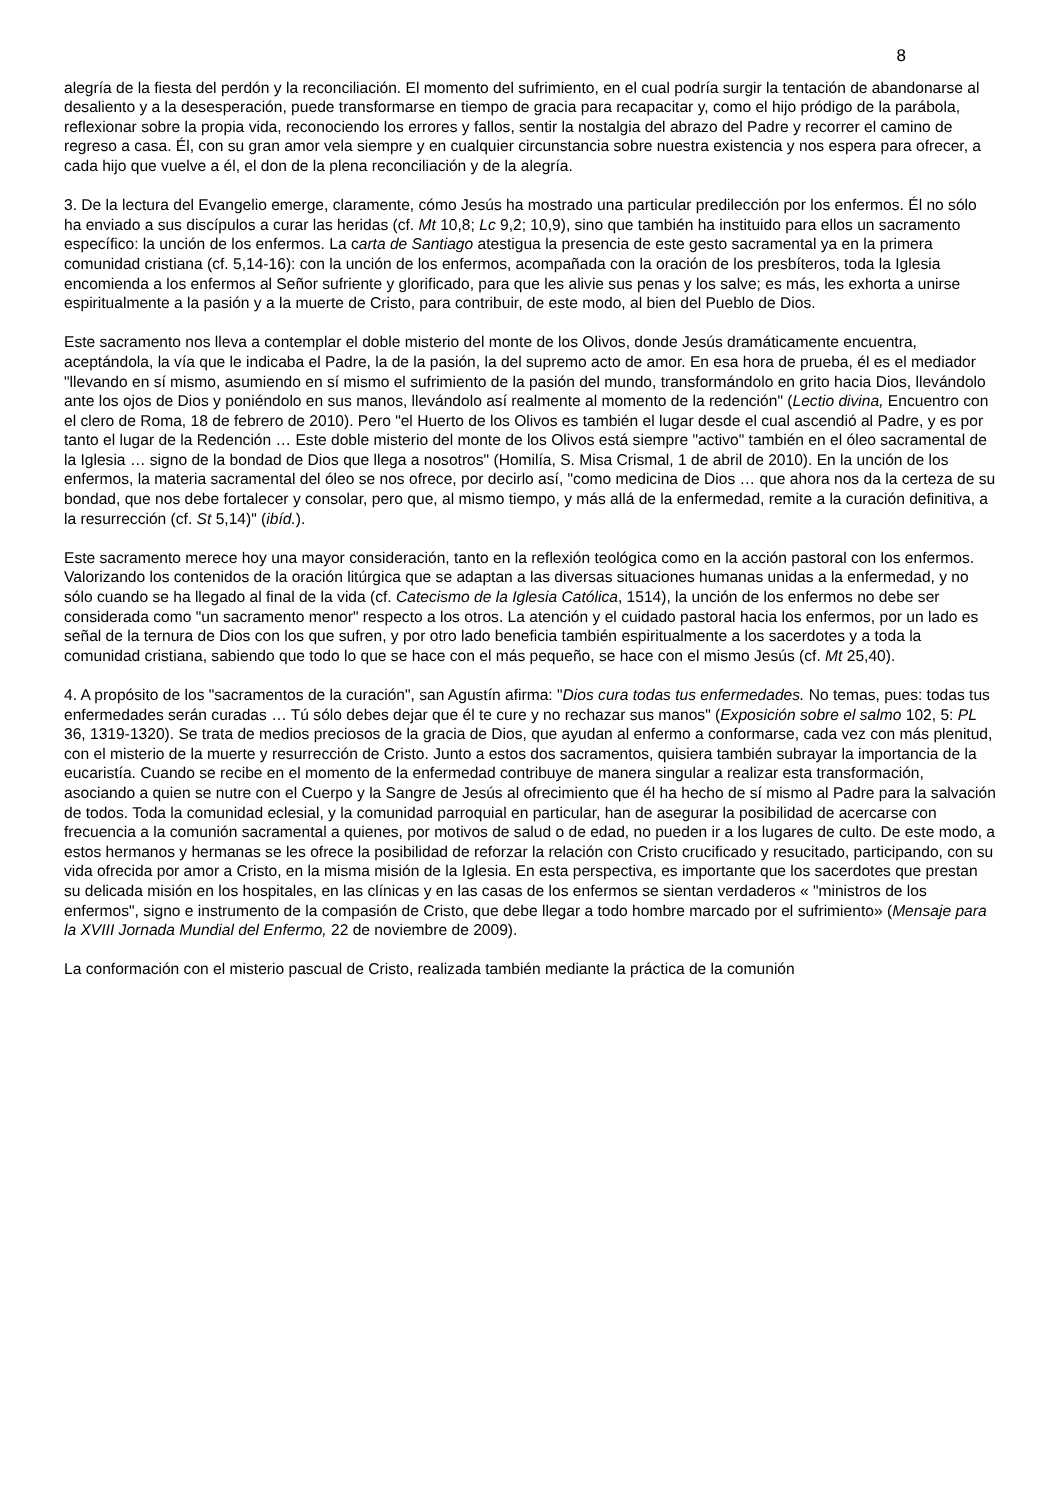8
alegría de la fiesta del perdón y la reconciliación. El momento del sufrimiento, en el cual podría surgir la tentación de abandonarse al desaliento y a la desesperación, puede transformarse en tiempo de gracia para recapacitar y, como el hijo pródigo de la parábola, reflexionar sobre la propia vida, reconociendo los errores y fallos, sentir la nostalgia del abrazo del Padre y recorrer el camino de regreso a casa. Él, con su gran amor vela siempre y en cualquier circunstancia sobre nuestra existencia y nos espera para ofrecer, a cada hijo que vuelve a él, el don de la plena reconciliación y de la alegría.
3. De la lectura del Evangelio emerge, claramente, cómo Jesús ha mostrado una particular predilección por los enfermos. Él no sólo ha enviado a sus discípulos a curar las heridas (cf. Mt 10,8; Lc 9,2; 10,9), sino que también ha instituido para ellos un sacramento específico: la unción de los enfermos. La carta de Santiago atestigua la presencia de este gesto sacramental ya en la primera comunidad cristiana (cf. 5,14-16): con la unción de los enfermos, acompañada con la oración de los presbíteros, toda la Iglesia encomienda a los enfermos al Señor sufriente y glorificado, para que les alivie sus penas y los salve; es más, les exhorta a unirse espiritualmente a la pasión y a la muerte de Cristo, para contribuir, de este modo, al bien del Pueblo de Dios.
Este sacramento nos lleva a contemplar el doble misterio del monte de los Olivos, donde Jesús dramáticamente encuentra, aceptándola, la vía que le indicaba el Padre, la de la pasión, la del supremo acto de amor. En esa hora de prueba, él es el mediador "llevando en sí mismo, asumiendo en sí mismo el sufrimiento de la pasión del mundo, transformándolo en grito hacia Dios, llevándolo ante los ojos de Dios y poniéndolo en sus manos, llevándolo así realmente al momento de la redención" (Lectio divina, Encuentro con el clero de Roma, 18 de febrero de 2010). Pero "el Huerto de los Olivos es también el lugar desde el cual ascendió al Padre, y es por tanto el lugar de la Redención … Este doble misterio del monte de los Olivos está siempre "activo" también en el óleo sacramental de la Iglesia … signo de la bondad de Dios que llega a nosotros" (Homilía, S. Misa Crismal, 1 de abril de 2010). En la unción de los enfermos, la materia sacramental del óleo se nos ofrece, por decirlo así, "como medicina de Dios … que ahora nos da la certeza de su bondad, que nos debe fortalecer y consolar, pero que, al mismo tiempo, y más allá de la enfermedad, remite a la curación definitiva, a la resurrección (cf. St 5,14)" (ibíd.).
Este sacramento merece hoy una mayor consideración, tanto en la reflexión teológica como en la acción pastoral con los enfermos. Valorizando los contenidos de la oración litúrgica que se adaptan a las diversas situaciones humanas unidas a la enfermedad, y no sólo cuando se ha llegado al final de la vida (cf. Catecismo de la Iglesia Católica, 1514), la unción de los enfermos no debe ser considerada como "un sacramento menor" respecto a los otros. La atención y el cuidado pastoral hacia los enfermos, por un lado es señal de la ternura de Dios con los que sufren, y por otro lado beneficia también espiritualmente a los sacerdotes y a toda la comunidad cristiana, sabiendo que todo lo que se hace con el más pequeño, se hace con el mismo Jesús (cf. Mt 25,40).
4. A propósito de los "sacramentos de la curación", san Agustín afirma: "Dios cura todas tus enfermedades. No temas, pues: todas tus enfermedades serán curadas … Tú sólo debes dejar que él te cure y no rechazar sus manos" (Exposición sobre el salmo 102, 5: PL 36, 1319-1320). Se trata de medios preciosos de la gracia de Dios, que ayudan al enfermo a conformarse, cada vez con más plenitud, con el misterio de la muerte y resurrección de Cristo. Junto a estos dos sacramentos, quisiera también subrayar la importancia de la eucaristía. Cuando se recibe en el momento de la enfermedad contribuye de manera singular a realizar esta transformación, asociando a quien se nutre con el Cuerpo y la Sangre de Jesús al ofrecimiento que él ha hecho de sí mismo al Padre para la salvación de todos. Toda la comunidad eclesial, y la comunidad parroquial en particular, han de asegurar la posibilidad de acercarse con frecuencia a la comunión sacramental a quienes, por motivos de salud o de edad, no pueden ir a los lugares de culto. De este modo, a estos hermanos y hermanas se les ofrece la posibilidad de reforzar la relación con Cristo crucificado y resucitado, participando, con su vida ofrecida por amor a Cristo, en la misma misión de la Iglesia. En esta perspectiva, es importante que los sacerdotes que prestan su delicada misión en los hospitales, en las clínicas y en las casas de los enfermos se sientan verdaderos « "ministros de los enfermos", signo e instrumento de la compasión de Cristo, que debe llegar a todo hombre marcado por el sufrimiento» (Mensaje para la XVIII Jornada Mundial del Enfermo, 22 de noviembre de 2009).
La conformación con el misterio pascual de Cristo, realizada también mediante la práctica de la comunión